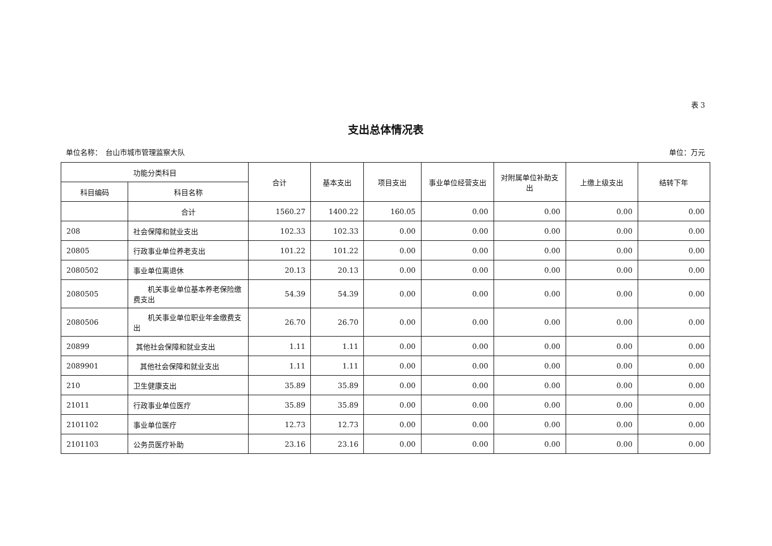表 3
支出总体情况表
单位名称：　台山市城市管理监察大队 单位：万元
| 功能分类科目 | | 合计 | 基本支出 | 项目支出 | 事业单位经营支出 | 对附属单位补助支出 | 上缴上级支出 | 结转下年 |
| --- | --- | --- | --- | --- | --- | --- | --- | --- |
| 科目编码 | 科目名称 | | | | | | | |
| | 合计 | 1560.27 | 1400.22 | 160.05 | 0.00 | 0.00 | 0.00 | 0.00 |
| 208 | 社会保障和就业支出 | 102.33 | 102.33 | 0.00 | 0.00 | 0.00 | 0.00 | 0.00 |
| 20805 | 行政事业单位养老支出 | 101.22 | 101.22 | 0.00 | 0.00 | 0.00 | 0.00 | 0.00 |
| 2080502 | 事业单位离退休 | 20.13 | 20.13 | 0.00 | 0.00 | 0.00 | 0.00 | 0.00 |
| 2080505 | 机关事业单位基本养老保险缴费支出 | 54.39 | 54.39 | 0.00 | 0.00 | 0.00 | 0.00 | 0.00 |
| 2080506 | 机关事业单位职业年金缴费支出 | 26.70 | 26.70 | 0.00 | 0.00 | 0.00 | 0.00 | 0.00 |
| 20899 | 其他社会保障和就业支出 | 1.11 | 1.11 | 0.00 | 0.00 | 0.00 | 0.00 | 0.00 |
| 2089901 | 其他社会保障和就业支出 | 1.11 | 1.11 | 0.00 | 0.00 | 0.00 | 0.00 | 0.00 |
| 210 | 卫生健康支出 | 35.89 | 35.89 | 0.00 | 0.00 | 0.00 | 0.00 | 0.00 |
| 21011 | 行政事业单位医疗 | 35.89 | 35.89 | 0.00 | 0.00 | 0.00 | 0.00 | 0.00 |
| 2101102 | 事业单位医疗 | 12.73 | 12.73 | 0.00 | 0.00 | 0.00 | 0.00 | 0.00 |
| 2101103 | 公务员医疗补助 | 23.16 | 23.16 | 0.00 | 0.00 | 0.00 | 0.00 | 0.00 |